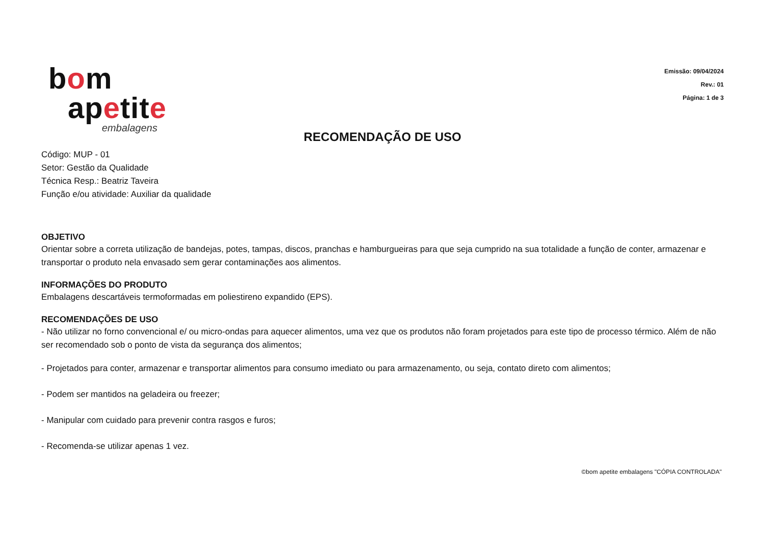bom
apetite
embalagens
Emissão: 09/04/2024
Rev.: 01
Página: 1 de 3
RECOMENDAÇÃO DE USO
Código: MUP - 01
Setor: Gestão da Qualidade
Técnica Resp.: Beatriz Taveira
Função e/ou atividade: Auxiliar da qualidade
OBJETIVO
Orientar sobre a correta utilização de bandejas, potes, tampas, discos, pranchas e hamburgueiras para que seja cumprido na sua totalidade a função de conter, armazenar e transportar o produto nela envasado sem gerar contaminações aos alimentos.
INFORMAÇÕES DO PRODUTO
Embalagens descartáveis termoformadas em poliestireno expandido (EPS).
RECOMENDAÇÕES DE USO
- Não utilizar no forno convencional e/ ou micro-ondas para aquecer alimentos, uma vez que os produtos não foram projetados para este tipo de processo térmico. Além de não ser recomendado sob o ponto de vista da segurança dos alimentos;
- Projetados para conter, armazenar e transportar alimentos para consumo imediato ou para armazenamento, ou seja, contato direto com alimentos;
- Podem ser mantidos na geladeira ou freezer;
- Manipular com cuidado para prevenir contra rasgos e furos;
- Recomenda-se utilizar apenas 1 vez.
©bom apetite embalagens "CÓPIA CONTROLADA"